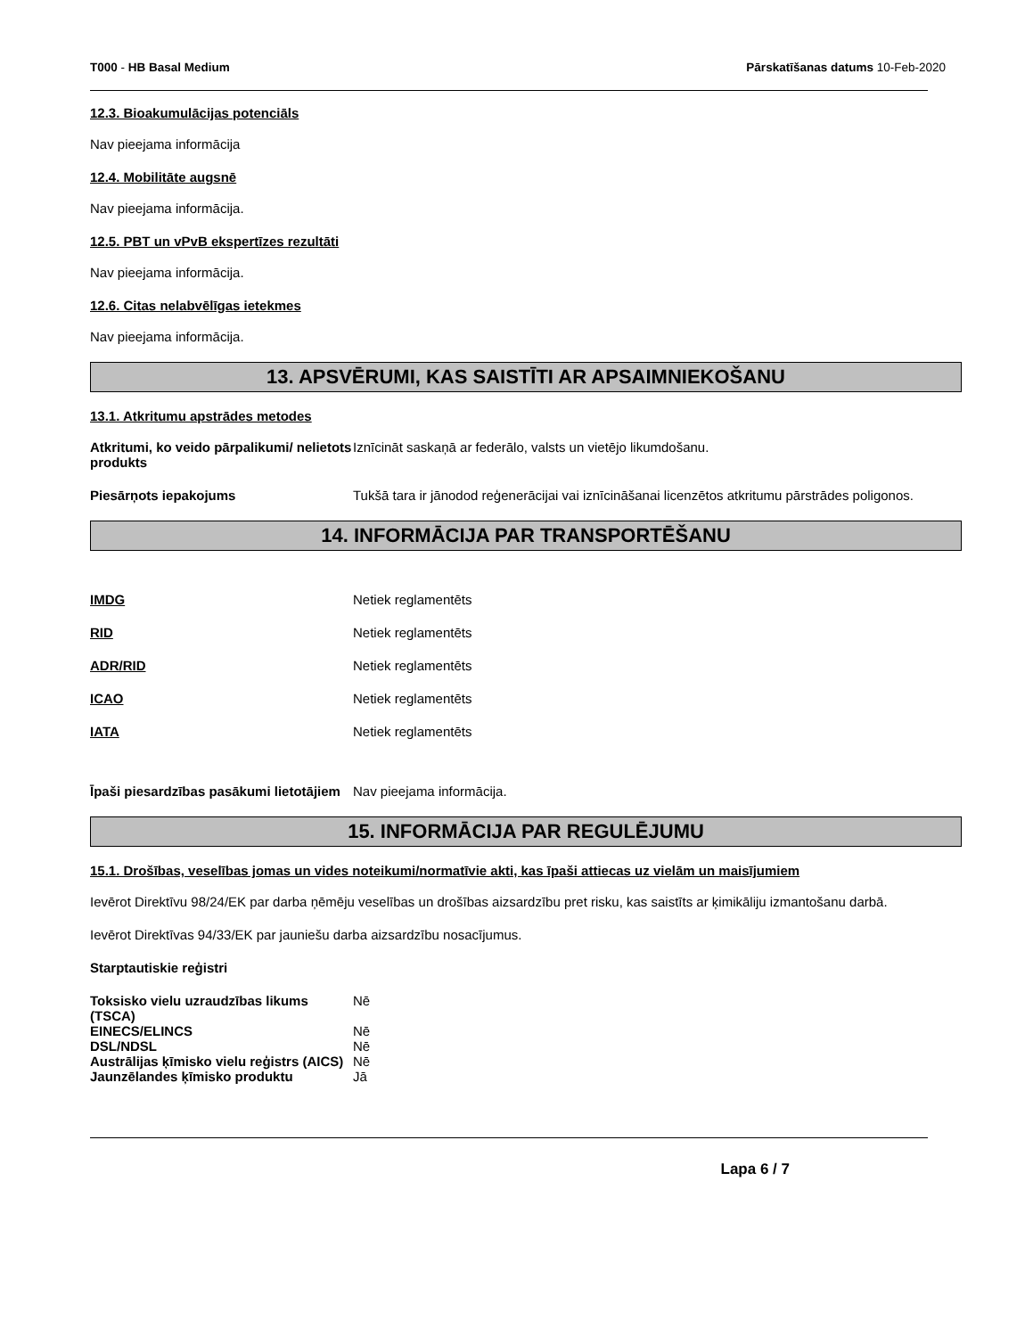T000 - HB Basal Medium Pārskatīšanas datums 10-Feb-2020
12.3. Bioakumulācijas potenciāls
Nav pieejama informācija
12.4. Mobilitāte augsnē
Nav pieejama informācija.
12.5. PBT un vPvB ekspertīzes rezultāti
Nav pieejama informācija.
12.6. Citas nelabvēlīgas ietekmes
Nav pieejama informācija.
13. APSVĒRUMI, KAS SAISTĪTI AR APSAIMNIEKOŠANU
13.1. Atkritumu apstrādes metodes
Atkritumi, ko veido pārpalikumi/ nelietots produkts
Iznīcināt saskaņā ar federālo, valsts un vietējo likumdošanu.
Piesārņots iepakojums Tukšā tara ir jānodod reģenerācijai vai iznīcināšanai licenzētos atkritumu pārstrādes poligonos.
14. INFORMĀCIJA PAR TRANSPORTĒŠANU
IMDG Netiek reglamentēts
RID Netiek reglamentēts
ADR/RID Netiek reglamentēts
ICAO Netiek reglamentēts
IATA Netiek reglamentēts
Īpaši piesardzības pasākumi lietotājiem
Nav pieejama informācija.
15. INFORMĀCIJA PAR REGULĒJUMU
15.1. Drošības, veselības jomas un vides noteikumi/normatīvie akti, kas īpaši attiecas uz vielām un maisījumiem
Ievērot Direktīvu 98/24/EK par darba ņēmēju veselības un drošības aizsardzību pret risku, kas saistīts ar ķimikāliju izmantošanu darbā.
Ievērot Direktīvas 94/33/EK par jauniešu darba aizsardzību nosacījumus.
Starptautiskie reģistri
Toksisko vielu uzraudzības likums (TSCA)
Nē
EINECS/ELINCS Nē
DSL/NDSL Nē
Austrālijas ķīmisko vielu reģistrs (AICS)
Nē
Jaunzēlandes ķīmisko produktu Jā
Lapa 6 / 7